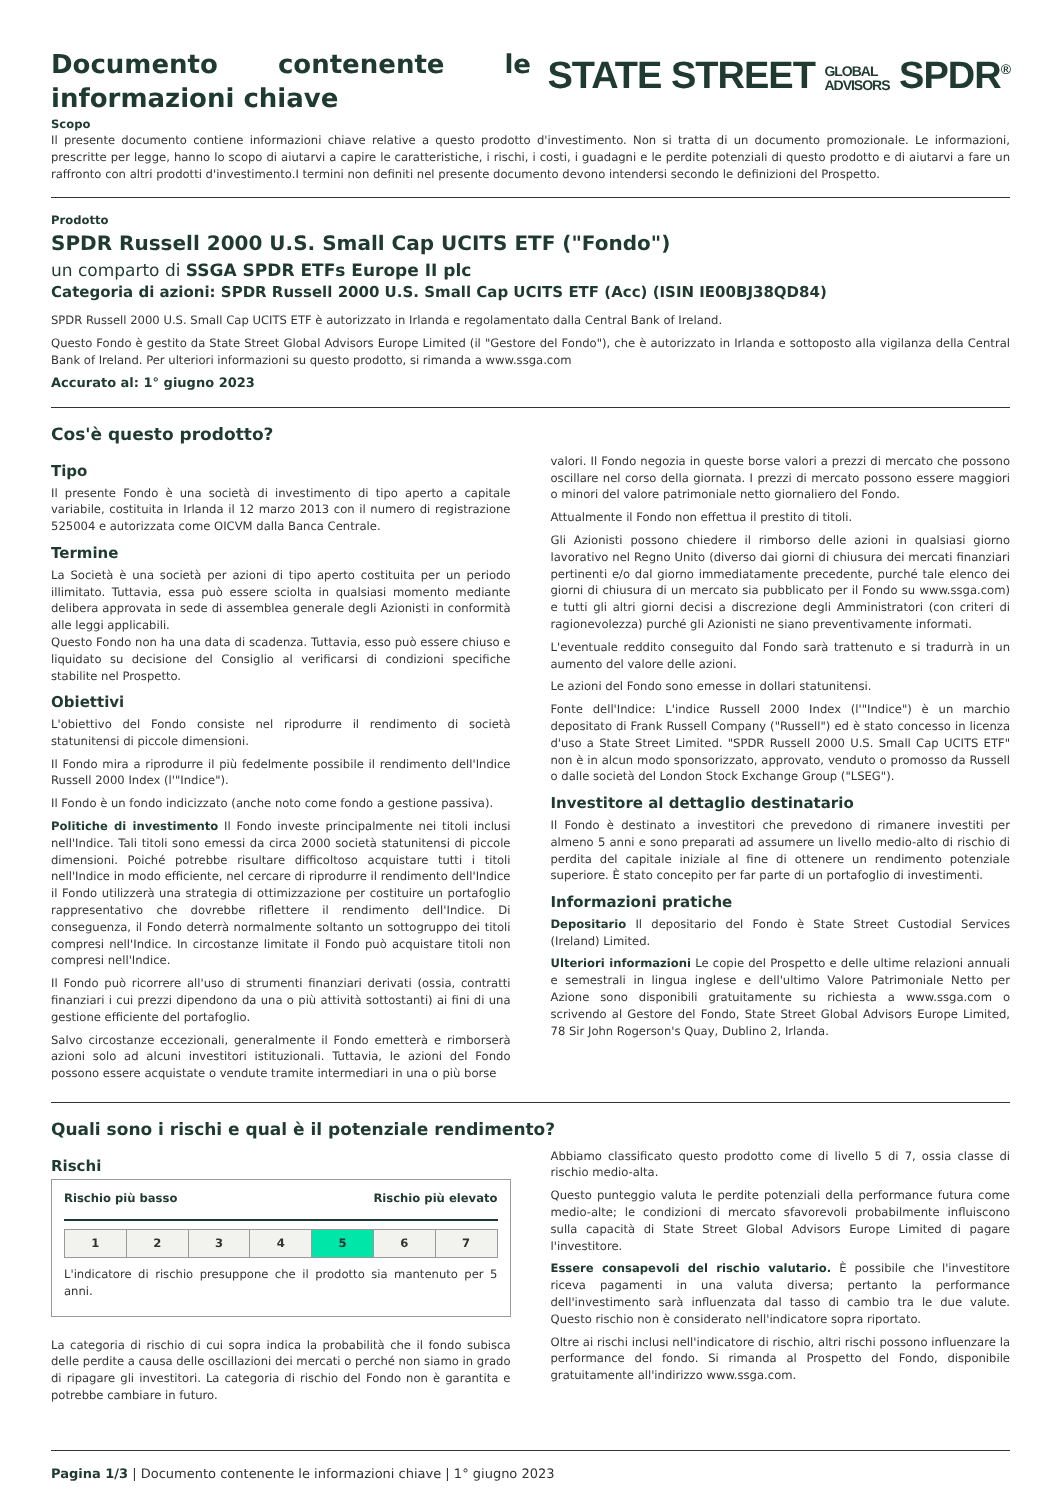Documento contenente le informazioni chiave
STATE STREET GLOBAL
ADVISORS SPDR<sup>®</sup>
Scopo
Il presente documento contiene informazioni chiave relative a questo prodotto d'investimento. Non si tratta di un documento promozionale. Le informazioni, prescritte per legge, hanno lo scopo di aiutarvi a capire le caratteristiche, i rischi, i costi, i guadagni e le perdite potenziali di questo prodotto e di aiutarvi a fare un raffronto con altri prodotti d'investimento.I termini non definiti nel presente documento devono intendersi secondo le definizioni del Prospetto.
Prodotto
SPDR Russell 2000 U.S. Small Cap UCITS ETF ("Fondo")
un comparto di SSGA SPDR ETFs Europe II plc
Categoria di azioni: SPDR Russell 2000 U.S. Small Cap UCITS ETF (Acc) (ISIN IE00BJ38QD84)
SPDR Russell 2000 U.S. Small Cap UCITS ETF è autorizzato in Irlanda e regolamentato dalla Central Bank of Ireland.
Questo Fondo è gestito da State Street Global Advisors Europe Limited (il "Gestore del Fondo"), che è autorizzato in Irlanda e sottoposto alla vigilanza della Central Bank of Ireland. Per ulteriori informazioni su questo prodotto, si rimanda a www.ssga.com
Accurato al: 1° giugno 2023
Cos'è questo prodotto?
Tipo
Il presente Fondo è una società di investimento di tipo aperto a capitale variabile, costituita in Irlanda il 12 marzo 2013 con il numero di registrazione 525004 e autorizzata come OICVM dalla Banca Centrale.
Termine
La Società è una società per azioni di tipo aperto costituita per un periodo illimitato. Tuttavia, essa può essere sciolta in qualsiasi momento mediante delibera approvata in sede di assemblea generale degli Azionisti in conformità alle leggi applicabili.
Questo Fondo non ha una data di scadenza. Tuttavia, esso può essere chiuso e liquidato su decisione del Consiglio al verificarsi di condizioni specifiche stabilite nel Prospetto.
Obiettivi
L'obiettivo del Fondo consiste nel riprodurre il rendimento di società statunitensi di piccole dimensioni.
Il Fondo mira a riprodurre il più fedelmente possibile il rendimento dell'Indice Russell 2000 Index (l'"Indice").
Il Fondo è un fondo indicizzato (anche noto come fondo a gestione passiva).
Politiche di investimento Il Fondo investe principalmente nei titoli inclusi nell'Indice. Tali titoli sono emessi da circa 2000 società statunitensi di piccole dimensioni. Poiché potrebbe risultare difficoltoso acquistare tutti i titoli nell'Indice in modo efficiente, nel cercare di riprodurre il rendimento dell'Indice il Fondo utilizzerà una strategia di ottimizzazione per costituire un portafoglio rappresentativo che dovrebbe riflettere il rendimento dell'Indice. Di conseguenza, il Fondo deterrà normalmente soltanto un sottogruppo dei titoli compresi nell'Indice. In circostanze limitate il Fondo può acquistare titoli non compresi nell'Indice.
Il Fondo può ricorrere all'uso di strumenti finanziari derivati (ossia, contratti finanziari i cui prezzi dipendono da una o più attività sottostanti) ai fini di una gestione efficiente del portafoglio.
Salvo circostanze eccezionali, generalmente il Fondo emetterà e rimborserà azioni solo ad alcuni investitori istituzionali. Tuttavia, le azioni del Fondo possono essere acquistate o vendute tramite intermediari in una o più borse
valori. Il Fondo negozia in queste borse valori a prezzi di mercato che possono oscillare nel corso della giornata. I prezzi di mercato possono essere maggiori o minori del valore patrimoniale netto giornaliero del Fondo.
Attualmente il Fondo non effettua il prestito di titoli.
Gli Azionisti possono chiedere il rimborso delle azioni in qualsiasi giorno lavorativo nel Regno Unito (diverso dai giorni di chiusura dei mercati finanziari pertinenti e/o dal giorno immediatamente precedente, purché tale elenco dei giorni di chiusura di un mercato sia pubblicato per il Fondo su www.ssga.com) e tutti gli altri giorni decisi a discrezione degli Amministratori (con criteri di ragionevolezza) purché gli Azionisti ne siano preventivamente informati.
L'eventuale reddito conseguito dal Fondo sarà trattenuto e si tradurrà in un aumento del valore delle azioni.
Le azioni del Fondo sono emesse in dollari statunitensi.
Fonte dell'Indice: L'indice Russell 2000 Index (l'"Indice") è un marchio depositato di Frank Russell Company ("Russell") ed è stato concesso in licenza d'uso a State Street Limited. "SPDR Russell 2000 U.S. Small Cap UCITS ETF" non è in alcun modo sponsorizzato, approvato, venduto o promosso da Russell o dalle società del London Stock Exchange Group ("LSEG").
Investitore al dettaglio destinatario
Il Fondo è destinato a investitori che prevedono di rimanere investiti per almeno 5 anni e sono preparati ad assumere un livello medio-alto di rischio di perdita del capitale iniziale al fine di ottenere un rendimento potenziale superiore. È stato concepito per far parte di un portafoglio di investimenti.
Informazioni pratiche
Depositario Il depositario del Fondo è State Street Custodial Services (Ireland) Limited.
Ulteriori informazioni Le copie del Prospetto e delle ultime relazioni annuali e semestrali in lingua inglese e dell'ultimo Valore Patrimoniale Netto per Azione sono disponibili gratuitamente su richiesta a www.ssga.com o scrivendo al Gestore del Fondo, State Street Global Advisors Europe Limited, 78 Sir John Rogerson's Quay, Dublino 2, Irlanda.
Quali sono i rischi e qual è il potenziale rendimento?
Rischi
Rischio più basso Rischio più elevato
| 1 | 2 | 3 | 4 | 5 | 6 | 7 |
L'indicatore di rischio presuppone che il prodotto sia mantenuto per 5 anni.
La categoria di rischio di cui sopra indica la probabilità che il fondo subisca delle perdite a causa delle oscillazioni dei mercati o perché non siamo in grado di ripagare gli investitori. La categoria di rischio del Fondo non è garantita e potrebbe cambiare in futuro.
Abbiamo classificato questo prodotto come di livello 5 di 7, ossia classe di rischio medio-alta.
Questo punteggio valuta le perdite potenziali della performance futura come medio-alte; le condizioni di mercato sfavorevoli probabilmente influiscono sulla capacità di State Street Global Advisors Europe Limited di pagare l'investitore.
Essere consapevoli del rischio valutario. È possibile che l'investitore riceva pagamenti in una valuta diversa; pertanto la performance dell'investimento sarà influenzata dal tasso di cambio tra le due valute. Questo rischio non è considerato nell'indicatore sopra riportato.
Oltre ai rischi inclusi nell'indicatore di rischio, altri rischi possono influenzare la performance del fondo. Si rimanda al Prospetto del Fondo, disponibile gratuitamente all'indirizzo www.ssga.com.
Pagina 1/3 | Documento contenente le informazioni chiave | 1° giugno 2023